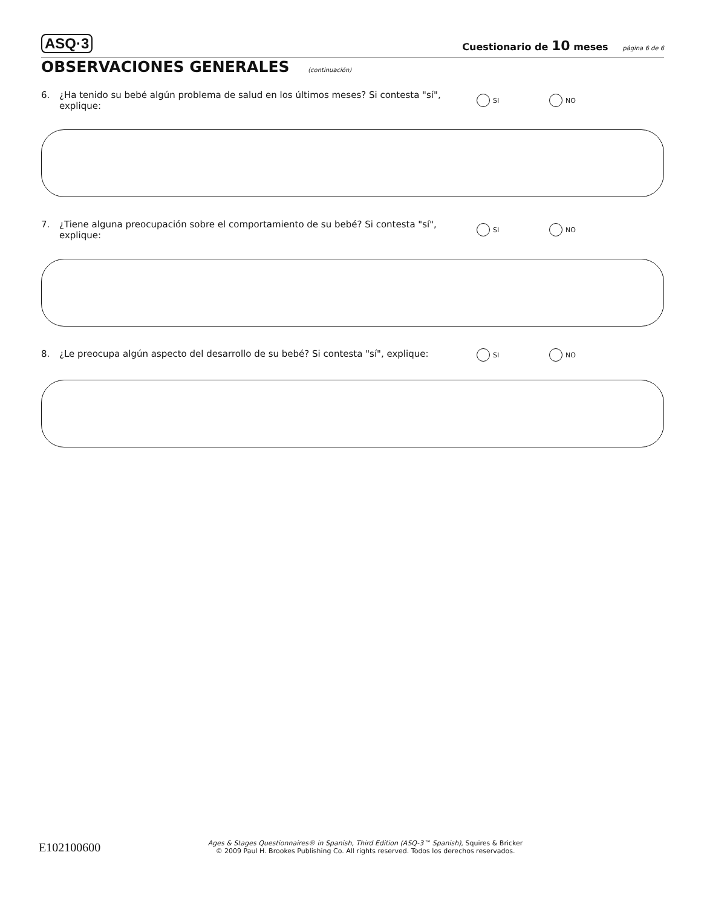ASQ·3 Cuestionario de 10 meses página 6 de 6
OBSERVACIONES GENERALES (continuación)
6. ¿Ha tenido su bebé algún problema de salud en los últimos meses? Si contesta "sí", explique: SI NO
7. ¿Tiene alguna preocupación sobre el comportamiento de su bebé? Si contesta "sí", explique: SI NO
8. ¿Le preocupa algún aspecto del desarrollo de su bebé? Si contesta "sí", explique: SI NO
E102100600 Ages & Stages Questionnaires® in Spanish, Third Edition (ASQ-3™ Spanish), Squires & Bricker
© 2009 Paul H. Brookes Publishing Co. All rights reserved. Todos los derechos reservados.